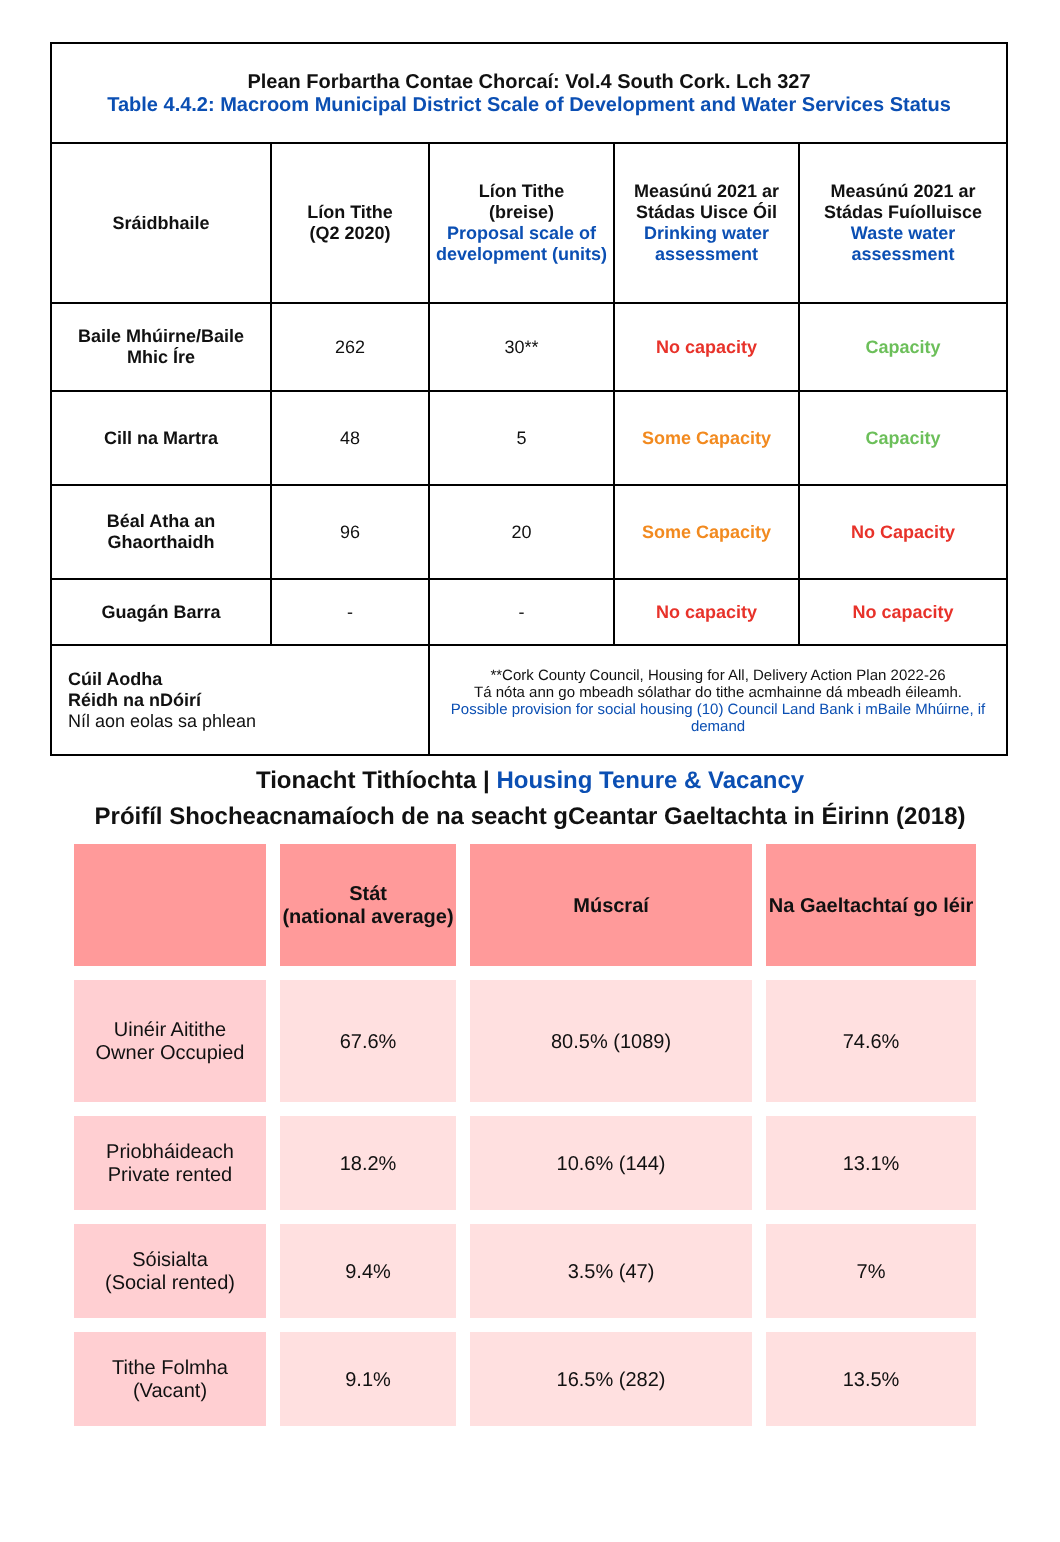| Plean Forbartha Contae Chorcaí: Vol.4 South Cork. Lch 327 Table 4.4.2: Macroom Municipal District Scale of Development and Water Services Status | | | | |
| Sráidbhaile | Líon Tithe (Q2 2020) | Líon Tithe (breise) Proposal scale of development (units) | Measúnú 2021 ar Stádas Uisce Óil Drinking water assessment | Measúnú 2021 ar Stádas Fuíolluisce Waste water assessment |
| Baile Mhúirne/Baile Mhic Íre | 262 | 30** | No capacity | Capacity |
| Cill na Martra | 48 | 5 | Some Capacity | Capacity |
| Béal Atha an Ghaorthaidh | 96 | 20 | Some Capacity | No Capacity |
| Guagán Barra | - | - | No capacity | No capacity |
| Cúil Aodha Réidh na nDóirí Níl aon eolas sa phlean | | **Cork County Council, Housing for All, Delivery Action Plan 2022-26 Tá nóta ann go mbeadh sólathar do tithe acmhainne dá mbeadh éileamh. Possible provision for social housing (10) Council Land Bank i mBaile Mhúirne, if demand | | |
Tionacht Tithíochta | Housing Tenure & Vacancy
Próifíl Shocheacnamaíoch de na seacht gCeantar Gaeltachta in Éirinn (2018)
| | Stát (national average) | Múscraí | Na Gaeltachtaí go léir |
| --- | --- | --- | --- |
| Uinéir Aitithe Owner Occupied | 67.6% | 80.5% (1089) | 74.6% |
| Priobháideach Private rented | 18.2% | 10.6% (144) | 13.1% |
| Sóisialta (Social rented) | 9.4% | 3.5% (47) | 7% |
| Tithe Folmha (Vacant) | 9.1% | 16.5% (282) | 13.5% |